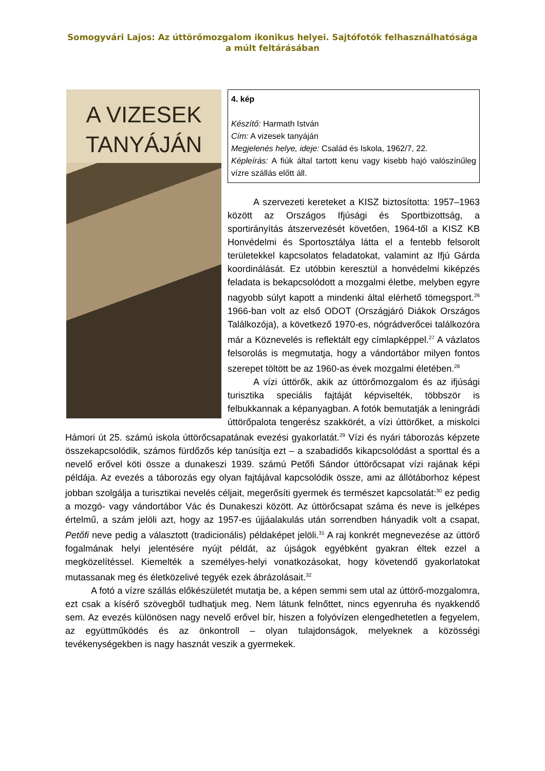Somogyvári Lajos: Az úttörőmozgalom ikonikus helyei. Sajtófotók felhasználhatósága a múlt feltárásában
A VIZESEK
TANYÁJÁN
4. kép
Készítő: Harmath István
Cím: A vizesek tanyáján
Megjelenés helye, ideje: Család és Iskola, 1962/7, 22.
Képleírás: A fiúk által tartott kenu vagy kisebb hajó valószínűleg vízre szállás előtt áll.
A szervezeti kereteket a KISZ biztosította: 1957–1963 között az Országos Ifjúsági és Sportbizottság, a sportirányítás átszervezését követően, 1964-től a KISZ KB Honvédelmi és Sportosztálya látta el a fentebb felsorolt területekkel kapcsolatos feladatokat, valamint az Ifjú Gárda koordinálását. Ez utóbbin keresztül a honvédelmi kiképzés feladata is bekapcsolódott a mozgalmi életbe, melyben egyre nagyobb súlyt kapott a mindenki által elérhető tömegsport.<sup>26</sup> 1966-ban volt az első ODOT (Országjáró Diákok Országos Találkozója), a következő 1970-es, nógrádverőcei találkozóra már a Köznevelés is reflektált egy címlapképpel.<sup>27</sup> A vázlatos felsorolás is megmutatja, hogy a vándortábor milyen fontos szerepet töltött be az 1960-as évek mozgalmi életében.<sup>28</sup>
A vízi úttörők, akik az úttörőmozgalom és az ifjúsági turisztika speciális fajtáját képviselték, többször is felbukkannak a képanyagban. A fotók bemutatják a leningrádi úttörőpalota tengerész szakkörét, a vízi úttörőket, a miskolci Hámori út 25. számú iskola úttörőcsapatának evezési gyakorlatát.<sup>29</sup> Vízi és nyári táborozás képzete összekapcsolódik, számos fürdőzős kép tanúsítja ezt – a szabadidős kikapcsolódást a sporttal és a nevelő erővel köti össze a dunakeszi 1939. számú Petőfi Sándor úttörőcsapat vízi rajának képi példája. Az evezés a táborozás egy olyan fajtájával kapcsolódik össze, ami az állótáborhoz képest jobban szolgálja a turisztikai nevelés céljait, megerősíti gyermek és természet kapcsolatát:<sup>30</sup> ez pedig a mozgó- vagy vándortábor Vác és Dunakeszi között. Az úttörőcsapat száma és neve is jelképes értelmű, a szám jelöli azt, hogy az 1957-es újjáalakulás után sorrendben hányadik volt a csapat, Petőfi neve pedig a választott (tradicionális) példaképet jelöli.<sup>31</sup> A raj konkrét megnevezése az úttörő fogalmának helyi jelentésére nyújt példát, az újságok egyébként gyakran éltek ezzel a megközelítéssel. Kiemelték a személyes-helyi vonatkozásokat, hogy követendő gyakorlatokat mutassanak meg és életközelivé tegyék ezek ábrázolásait.<sup>32</sup>
A fotó a vízre szállás előkészületét mutatja be, a képen semmi sem utal az úttörő-mozgalomra, ezt csak a kísérő szövegből tudhatjuk meg. Nem látunk felnőttet, nincs egyenruha és nyakkendő sem. Az evezés különösen nagy nevelő erővel bír, hiszen a folyóvízen elengedhetetlen a fegyelem, az együttműködés és az önkontroll – olyan tulajdonságok, melyeknek a közösségi tevékenységekben is nagy hasznát veszik a gyermekek.